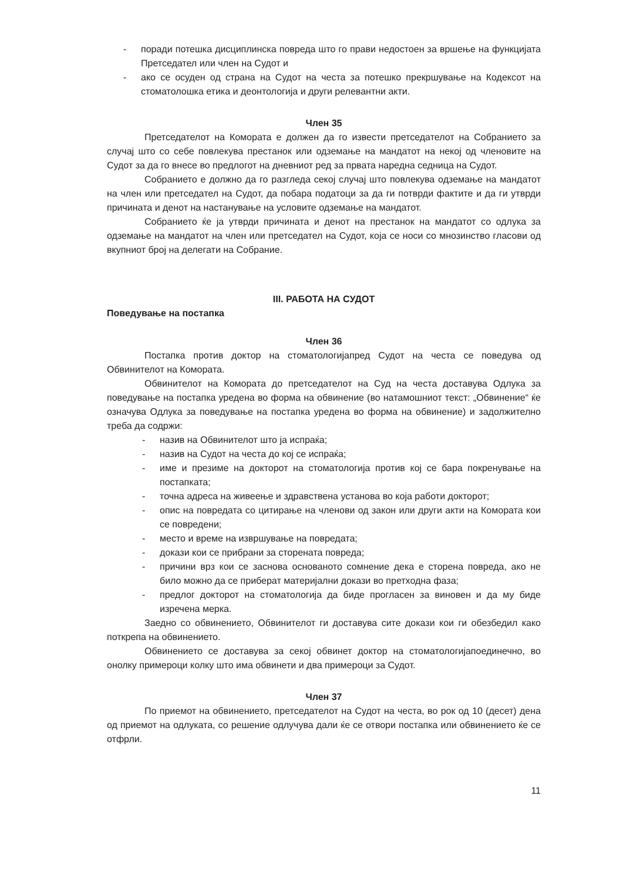- поради потешка дисциплинска повреда што го прави недостоен за вршење на функцијата Претседател или член на Судот и
- ако се осуден од страна на Судот на честа за потешко прекршување на Кодексот на стоматолошка етика и деонтологија и други релевантни акти.
Член 35
Претседателот на Комората е должен да го извести претседателот на Собранието за случај што со себе повлекува престанок или одземање на мандатот на некој од членовите на Судот за да го внесе во предлогот на дневниот ред за првата наредна седница на Судот.
Собранието е должно да го разгледа секој случај што повлекува одземање на мандатот на член или претседател на Судот, да побара податоци за да ги потврди фактите и да ги утврди причината и денот на настанување на условите одземање на мандатот.
Собранието ќе ја утврди причината и денот на престанок на мандатот со одлука за одземање на мандатот на член или претседател на Судот, која се носи со мнозинство гласови од вкупниот број на делегати на Собрание.
III. РАБОТА НА СУДОТ
Поведување на постапка
Член 36
Постапка против доктор на стоматологијапред Судот на честа се поведува од Обвинителот на Комората.
Обвинителот на Комората до претседателот на Суд на честа доставува Одлука за поведување на постапка уредена во форма на обвинение (во натамошниот текст: „Обвинение“ ќе означува Одлука за поведување на постапка уредена во форма на обвинение) и задолжително треба да содржи:
- назив на Обвинителот што ја испраќа;
- назив на Судот на честа до кој се испраќа;
- име и презиме на докторот на стоматологија против кој се бара покренување на постапката;
- точна адреса на живеење и здравствена установа во која работи докторот;
- опис на повредата со цитирање на членови од закон или други акти на Комората кои се повредени;
- место и време на извршување на повредата;
- докази кои се прибрани за сторената повреда;
- причини врз кои се заснова основаното сомнение дека е сторена повреда, ако не било можно да се приберат материјални докази во претходна фаза;
- предлог докторот на стоматологија да биде прогласен за виновен и да му биде изречена мерка.
Заедно со обвинението, Обвинителот ги доставува сите докази кои ги обезбедил како поткрепа на обвинението.
Обвинението се доставува за секој обвинет доктор на стоматологијапоединечно, во онолку примероци колку што има обвинети и два примероци за Судот.
Член 37
По приемот на обвинението, претседателот на Судот на честа, во рок од 10 (десет) дена од приемот на одлуката, со решение одлучува дали ќе се отвори постапка или обвинението ќе се отфрли.
11